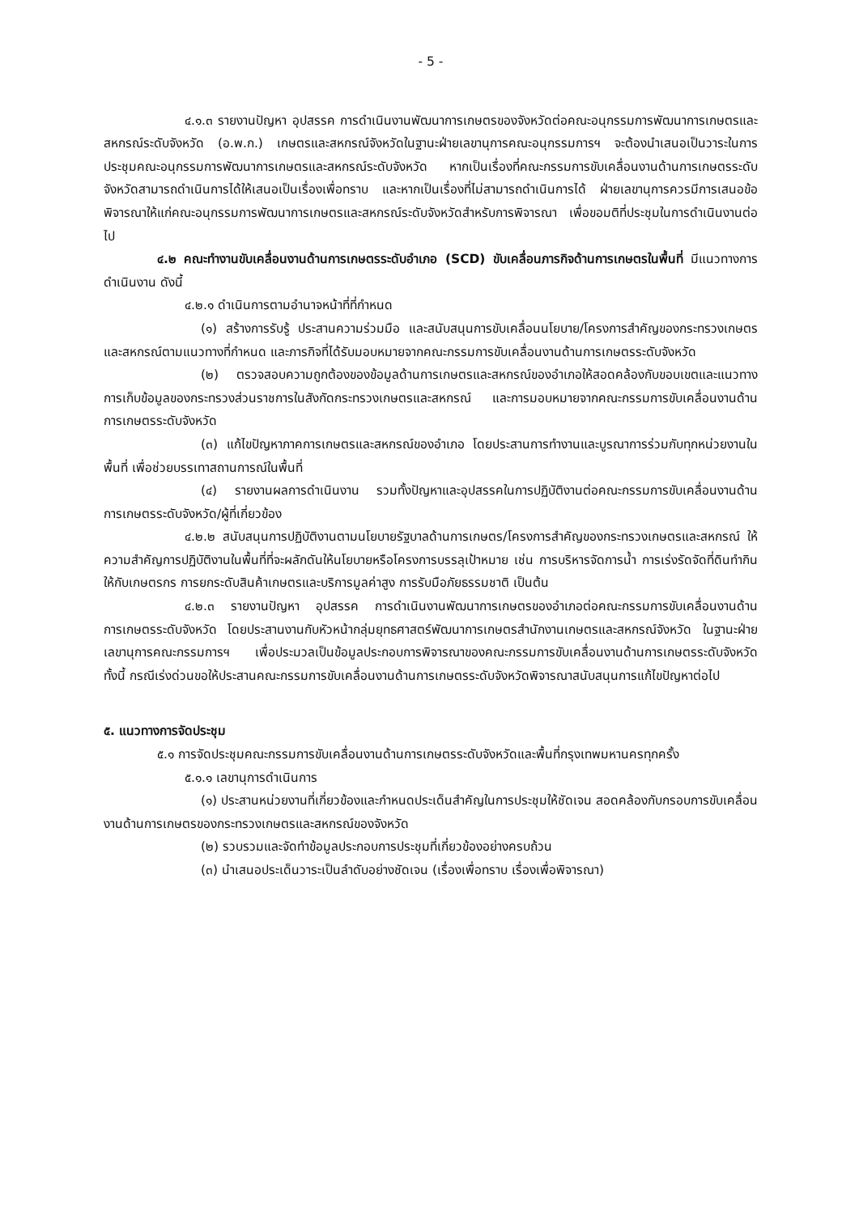- 5 -
๔.๑.๓ รายงานปัญหา อุปสรรค การดำเนินงานพัฒนาการเกษตรของจังหวัดต่อคณะอนุกรรมการพัฒนาการเกษตรและสหกรณ์ระดับจังหวัด (อ.พ.ก.) เกษตรและสหกรณ์จังหวัดในฐานะฝ่ายเลขานุการคณะอนุกรรมการฯ จะต้องนำเสนอเป็นวาระในการประชุมคณะอนุกรรมการพัฒนาการเกษตรและสหกรณ์ระดับจังหวัด หากเป็นเรื่องที่คณะกรรมการขับเคลื่อนงานด้านการเกษตรระดับจังหวัดสามารถดำเนินการได้ให้เสนอเป็นเรื่องเพื่อทราบ และหากเป็นเรื่องที่ไม่สามารถดำเนินการได้ ฝ่ายเลขานุการควรมีการเสนอข้อพิจารณาให้แก่คณะอนุกรรมการพัฒนาการเกษตรและสหกรณ์ระดับจังหวัดสำหรับการพิจารณา เพื่อขอมติที่ประชุมในการดำเนินงานต่อไป
๔.๒ คณะทำงานขับเคลื่อนงานด้านการเกษตรระดับอำเภอ (SCD) ขับเคลื่อนภารกิจด้านการเกษตรในพื้นที่ มีแนวทางการดำเนินงาน ดังนี้
๔.๒.๑ ดำเนินการตามอำนาจหน้าที่ที่กำหนด
(๑) สร้างการรับรู้ ประสานความร่วมมือ และสนับสนุนการขับเคลื่อนนโยบาย/โครงการสำคัญของกระทรวงเกษตรและสหกรณ์ตามแนวทางที่กำหนด และภารกิจที่ได้รับมอบหมายจากคณะกรรมการขับเคลื่อนงานด้านการเกษตรระดับจังหวัด
(๒) ตรวจสอบความถูกต้องของข้อมูลด้านการเกษตรและสหกรณ์ของอำเภอให้สอดคล้องกับขอบเขตและแนวทางการเก็บข้อมูลของกระทรวงส่วนราชการในสังกัดกระทรวงเกษตรและสหกรณ์ และการมอบหมายจากคณะกรรมการขับเคลื่อนงานด้านการเกษตรระดับจังหวัด
(๓) แก้ไขปัญหาภาคการเกษตรและสหกรณ์ของอำเภอ โดยประสานการทำงานและบูรณาการร่วมกับทุกหน่วยงานในพื้นที่ เพื่อช่วยบรรเทาสถานการณ์ในพื้นที่
(๔) รายงานผลการดำเนินงาน รวมทั้งปัญหาและอุปสรรคในการปฏิบัติงานต่อคณะกรรมการขับเคลื่อนงานด้านการเกษตรระดับจังหวัด/ผู้ที่เกี่ยวข้อง
๔.๒.๒ สนับสนุนการปฏิบัติงานตามนโยบายรัฐบาลด้านการเกษตร/โครงการสำคัญของกระทรวงเกษตรและสหกรณ์ ให้ความสำคัญการปฏิบัติงานในพื้นที่ที่จะผลักดันให้นโยบายหรือโครงการบรรลุเป้าหมาย เช่น การบริหารจัดการน้ำ การเร่งรัดจัดที่ดินทำกินให้กับเกษตรกร การยกระดับสินค้าเกษตรและบริการมูลค่าสูง การรับมือภัยธรรมชาติ เป็นต้น
๔.๒.๓ รายงานปัญหา อุปสรรค การดำเนินงานพัฒนาการเกษตรของอำเภอต่อคณะกรรมการขับเคลื่อนงานด้านการเกษตรระดับจังหวัด โดยประสานงานกับหัวหน้ากลุ่มยุทธศาสตร์พัฒนาการเกษตรสำนักงานเกษตรและสหกรณ์จังหวัด ในฐานะฝ่ายเลขานุการคณะกรรมการฯ เพื่อประมวลเป็นข้อมูลประกอบการพิจารณาของคณะกรรมการขับเคลื่อนงานด้านการเกษตรระดับจังหวัด ทั้งนี้ กรณีเร่งด่วนขอให้ประสานคณะกรรมการขับเคลื่อนงานด้านการเกษตรระดับจังหวัดพิจารณาสนับสนุนการแก้ไขปัญหาต่อไป
๕. แนวทางการจัดประชุม
๕.๑ การจัดประชุมคณะกรรมการขับเคลื่อนงานด้านการเกษตรระดับจังหวัดและพื้นที่กรุงเทพมหานครทุกครั้ง
๕.๑.๑ เลขานุการดำเนินการ
(๑) ประสานหน่วยงานที่เกี่ยวข้องและกำหนดประเด็นสำคัญในการประชุมให้ชัดเจน สอดคล้องกับกรอบการขับเคลื่อนงานด้านการเกษตรของกระทรวงเกษตรและสหกรณ์ของจังหวัด
(๒) รวบรวมและจัดทำข้อมูลประกอบการประชุมที่เกี่ยวข้องอย่างครบถ้วน
(๓) นำเสนอประเด็นวาระเป็นลำดับอย่างชัดเจน (เรื่องเพื่อทราบ เรื่องเพื่อพิจารณา)